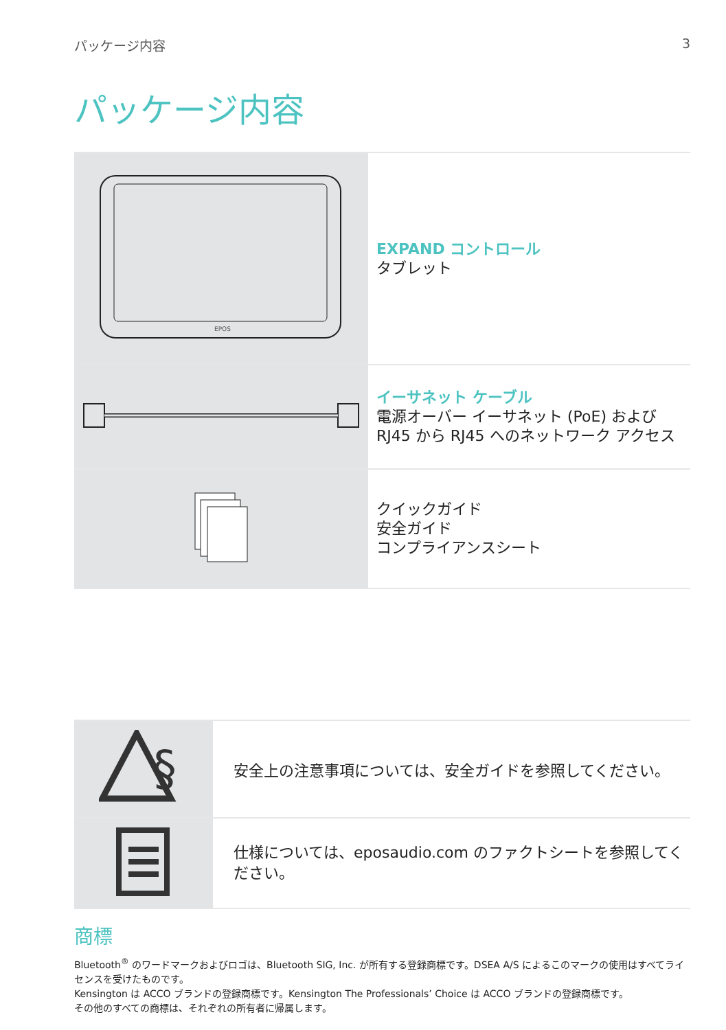パッケージ内容 3
パッケージ内容
| EPOS | EXPAND コントロール タブレット |
| | イーサネット ケーブル 電源オーバー イーサネット (PoE) および RJ45 から RJ45 へのネットワーク アクセス |
| | クイックガイド 安全ガイド コンプライアンスシート |
| § | 安全上の注意事項については、安全ガイドを参照してください。 |
| | 仕様については、eposaudio.com のファクトシートを参照してください。 |
商標
Bluetooth<sup>®</sup> のワードマークおよびロゴは、Bluetooth SIG, Inc. が所有する登録商標です。DSEA A/S によるこのマークの使用はすべてライセンスを受けたものです。
Kensington は ACCO ブランドの登録商標です。Kensington The Professionals’ Choice は ACCO ブランドの登録商標です。
その他のすべての商標は、それぞれの所有者に帰属します。